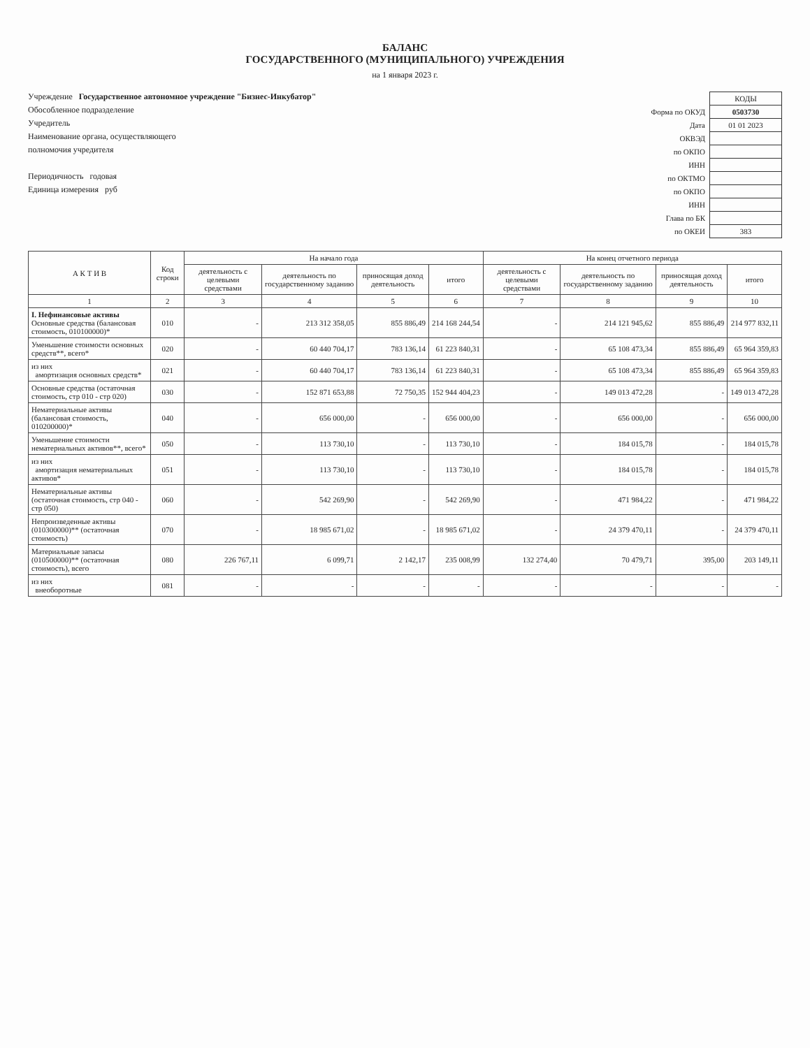БАЛАНС
ГОСУДАРСТВЕННОГО (МУНИЦИПАЛЬНОГО) УЧРЕЖДЕНИЯ
на 1 января 2023 г.
Учреждение Государственное автономное учреждение "Бизнес-Инкубатор"
Обособленное подразделение
Учредитель
Наименование органа, осуществляющего
полномочия учредителя
Периодичность годовая
Единица измерения руб
| | КОДЫ |
| Форма по ОКУД | 0503730 |
| Дата | 01 01 2023 |
| ОКВЭД | |
| по ОКПО | |
| ИНН | |
| по ОКТМО | |
| по ОКПО | |
| ИНН | |
| Глава по БК | |
| по ОКЕИ | 383 |
| А К Т И В | Код строки | На начало года | | | | На конец отчетного периода | | | |
| --- | --- | --- | --- | --- | --- | --- | --- | --- | --- |
| | | деятельность с целевыми средствами | деятельность по государственному заданию | приносящая доход деятельность | итого | деятельность с целевыми средствами | деятельность по государственному заданию | приносящая доход деятельность | итого |
| 1 | 2 | 3 | 4 | 5 | 6 | 7 | 8 | 9 | 10 |
| I. Нефинансовые активы Основные средства (балансовая стоимость, 010100000)* | 010 | - | 213 312 358,05 | 855 886,49 | 214 168 244,54 | - | 214 121 945,62 | 855 886,49 | 214 977 832,11 |
| Уменьшение стоимости основных средств**, всего* | 020 | - | 60 440 704,17 | 783 136,14 | 61 223 840,31 | - | 65 108 473,34 | 855 886,49 | 65 964 359,83 |
| из них амортизация основных средств* | 021 | - | 60 440 704,17 | 783 136,14 | 61 223 840,31 | - | 65 108 473,34 | 855 886,49 | 65 964 359,83 |
| Основные средства (остаточная стоимость, стр 010 - стр 020) | 030 | - | 152 871 653,88 | 72 750,35 | 152 944 404,23 | - | 149 013 472,28 | - | 149 013 472,28 |
| Нематериальные активы (балансовая стоимость, 010200000)* | 040 | - | 656 000,00 | - | 656 000,00 | - | 656 000,00 | - | 656 000,00 |
| Уменьшение стоимости нематериальных активов**, всего* | 050 | - | 113 730,10 | - | 113 730,10 | - | 184 015,78 | - | 184 015,78 |
| из них амортизация нематериальных активов* | 051 | - | 113 730,10 | - | 113 730,10 | - | 184 015,78 | - | 184 015,78 |
| Нематериальные активы (остаточная стоимость, стр 040 - стр 050) | 060 | - | 542 269,90 | - | 542 269,90 | - | 471 984,22 | - | 471 984,22 |
| Непроизведенные активы (010300000)** (остаточная стоимость) | 070 | - | 18 985 671,02 | - | 18 985 671,02 | - | 24 379 470,11 | - | 24 379 470,11 |
| Материальные запасы (010500000)** (остаточная стоимость), всего | 080 | 226 767,11 | 6 099,71 | 2 142,17 | 235 008,99 | 132 274,40 | 70 479,71 | 395,00 | 203 149,11 |
| из них внеоборотные | 081 | - | - | - | - | - | - | - | - |